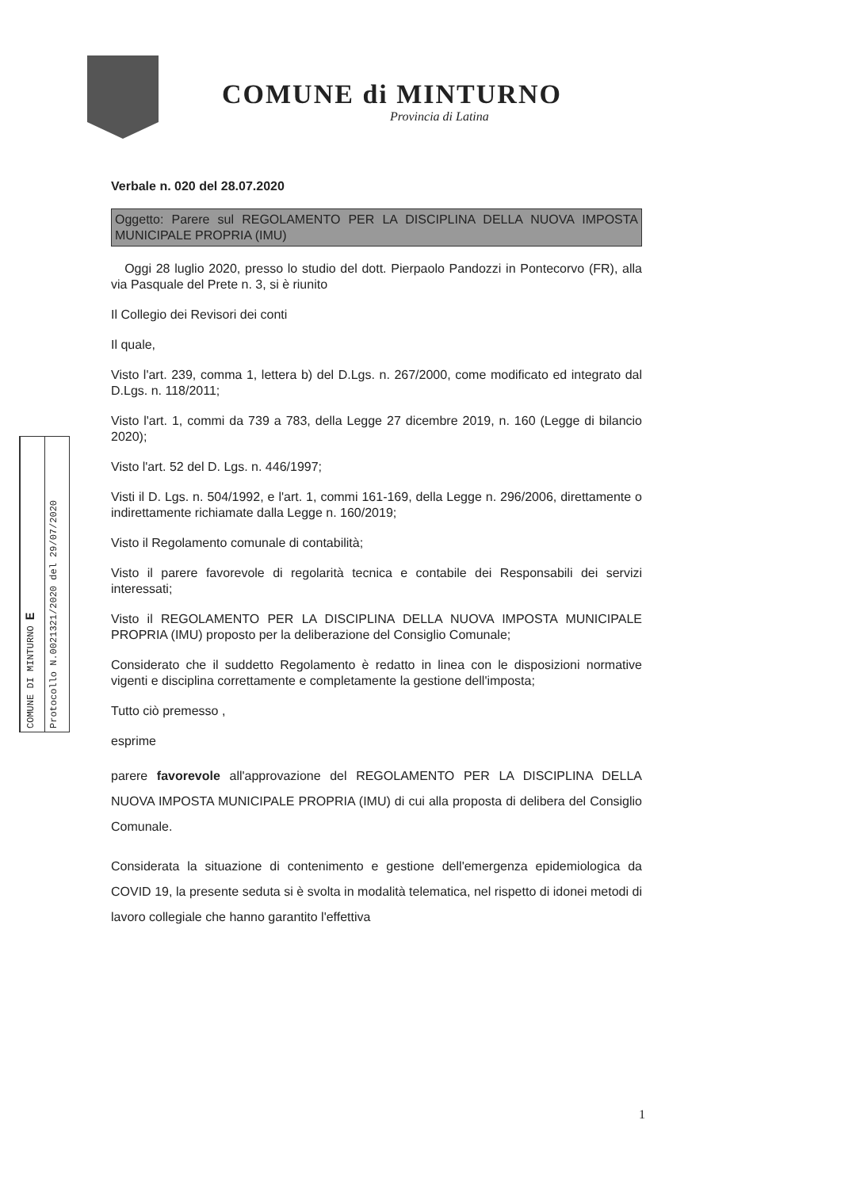COMUNE di MINTURNO
Provincia di Latina
Verbale n. 020 del 28.07.2020
Oggetto: Parere sul REGOLAMENTO PER LA DISCIPLINA DELLA NUOVA IMPOSTA MUNICIPALE PROPRIA (IMU)
Oggi 28 luglio 2020, presso lo studio del dott. Pierpaolo Pandozzi in Pontecorvo (FR), alla via Pasquale del Prete n. 3, si è riunito
Il Collegio dei Revisori dei conti
Il quale,
Visto l'art. 239, comma 1, lettera b) del D.Lgs. n. 267/2000, come modificato ed integrato dal D.Lgs. n. 118/2011;
Visto l'art. 1, commi da 739 a 783, della Legge 27 dicembre 2019, n. 160 (Legge di bilancio 2020);
Visto l'art. 52 del D. Lgs. n. 446/1997;
Visti il D. Lgs. n. 504/1992, e l'art. 1, commi 161-169, della Legge n. 296/2006, direttamente o indirettamente richiamate dalla Legge n. 160/2019;
Visto il Regolamento comunale di contabilità;
Visto il parere favorevole di regolarità tecnica e contabile dei Responsabili dei servizi interessati;
Visto il REGOLAMENTO PER LA DISCIPLINA DELLA NUOVA IMPOSTA MUNICIPALE PROPRIA (IMU) proposto per la deliberazione del Consiglio Comunale;
Considerato che il suddetto Regolamento è redatto in linea con le disposizioni normative vigenti e disciplina correttamente e completamente la gestione dell'imposta;
Tutto ciò premesso ,
esprime
parere favorevole all'approvazione del REGOLAMENTO PER LA DISCIPLINA DELLA NUOVA IMPOSTA MUNICIPALE PROPRIA (IMU) di cui alla proposta di delibera del Consiglio Comunale.
Considerata la situazione di contenimento e gestione dell'emergenza epidemiologica da COVID 19, la presente seduta si è svolta in modalità telematica, nel rispetto di idonei metodi di lavoro collegiale che hanno garantito l'effettiva
COMUNE DI MINTURNO E
Protocollo N.0021321/2020 del 29/07/2020
1